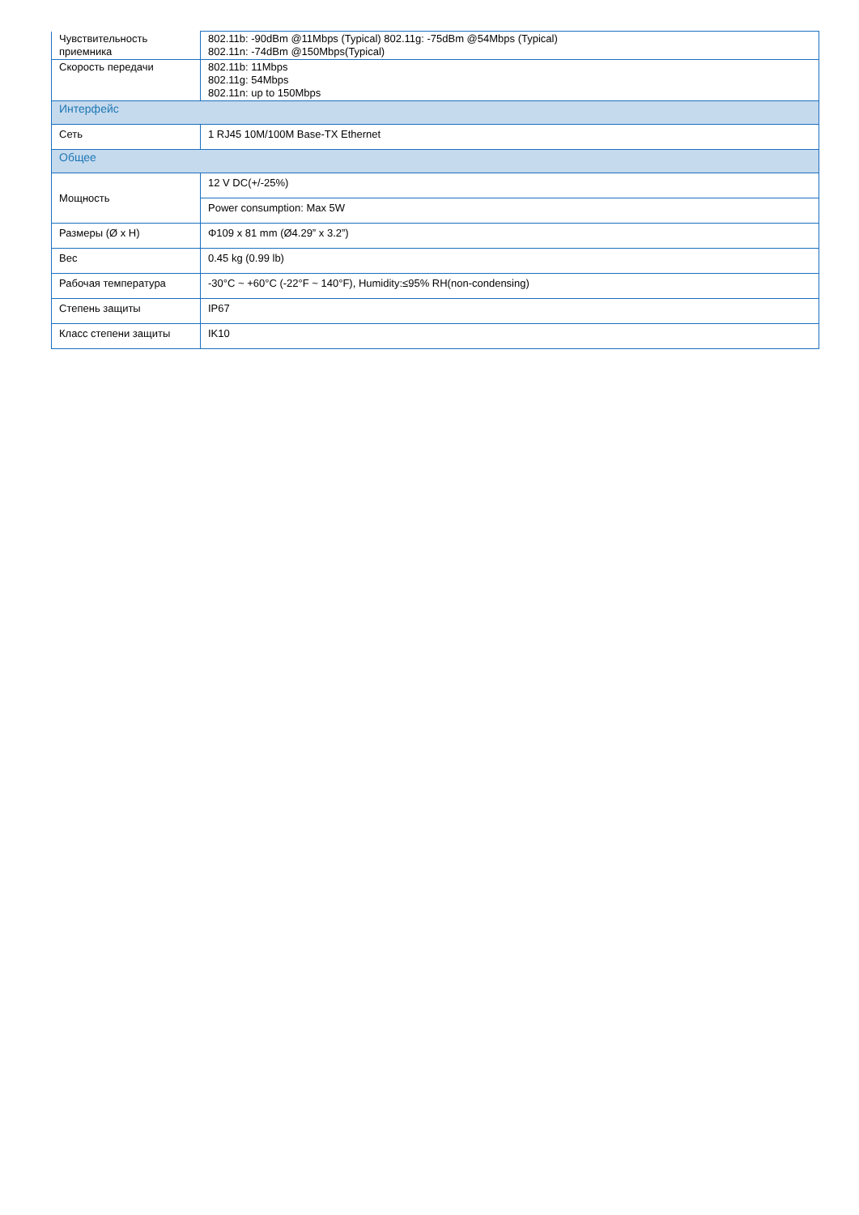| Чувствительность приемника | 802.11b: -90dBm @11Mbps (Typical) 802.11g: -75dBm @54Mbps (Typical) 802.11n: -74dBm @150Mbps(Typical) |
| Скорость передачи | 802.11b: 11Mbps 802.11g: 54Mbps 802.11n: up to 150Mbps |
| Интерфейс | |
| Сеть | 1 RJ45 10M/100M Base-TX Ethernet |
| Общее | |
| Мощность | 12 V DC(+/-25%) |
| | Power consumption: Max 5W |
| Размеры (Ø x H) | Φ109 x 81 mm (Ø4.29” x 3.2”) |
| Вес | 0.45 kg (0.99 lb) |
| Рабочая температура | -30°C ~ +60°C (-22°F ~ 140°F), Humidity:≤95% RH(non-condensing) |
| Степень защиты | IP67 |
| Класс степени защиты | IK10 |